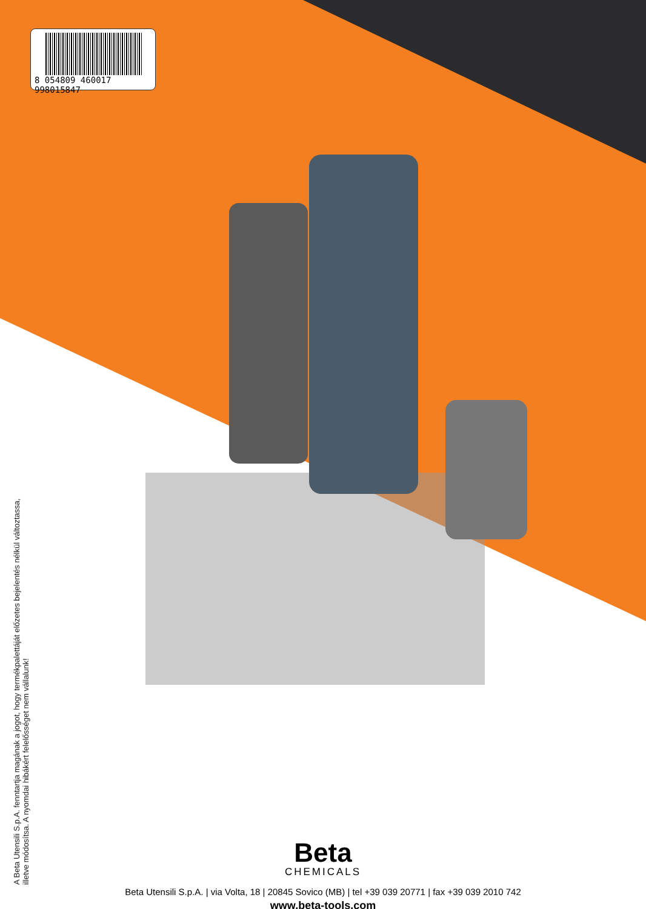8 054809 460017 998015847
A Beta Utensili S.p.A. fenntartja magának a jogot, hogy termékpalettáját előzetes bejelentés nélkül változtassa, illetve módosítsa. A nyomdai hibákért felelősséget nem vállalunk!
Beta
CHEMICALS
Beta Utensili S.p.A. | via Volta, 18 | 20845 Sovico (MB) | tel +39 039 20771 | fax +39 039 2010 742
www.beta-tools.com